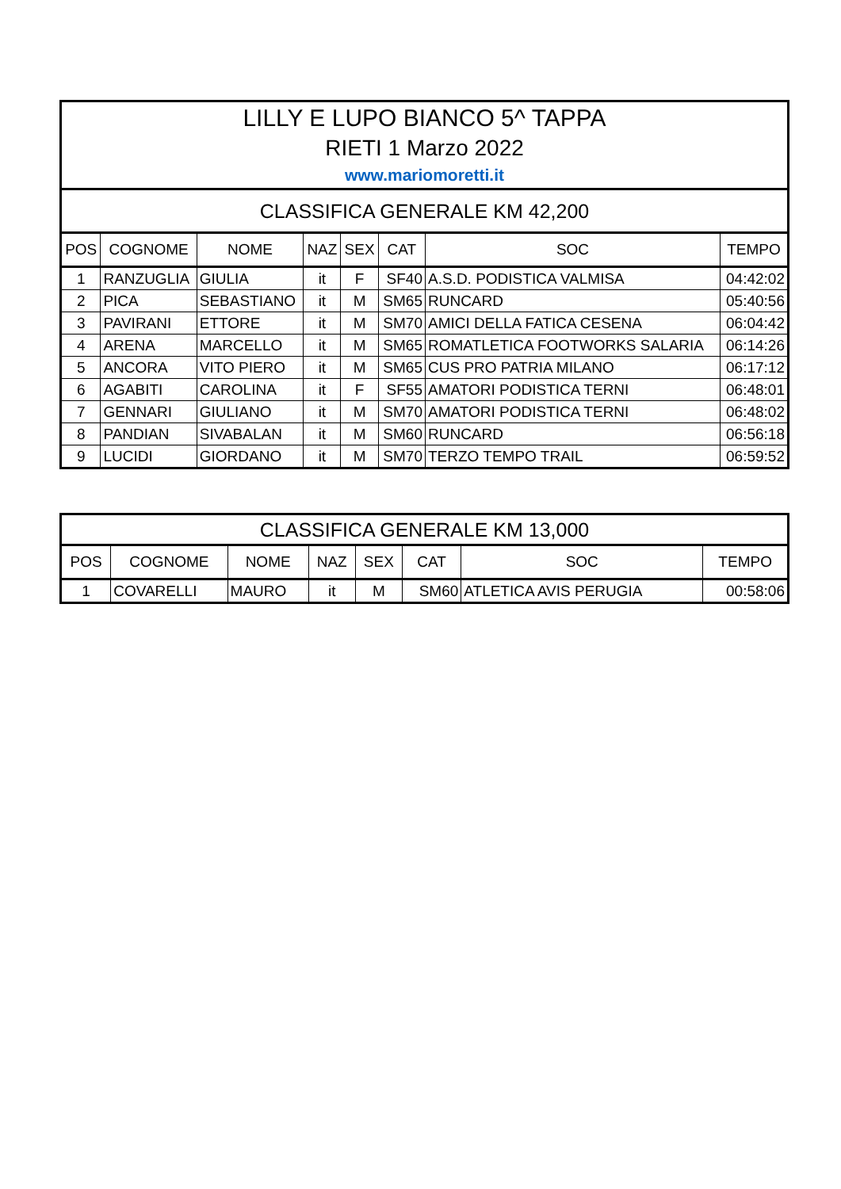| LILLY E LUPO BIANCO 5^ TAPPA | | | | | | | |
| RIETI 1 Marzo 2022 | | | | | | | |
| www.mariomoretti.it | | | | | | | |
| CLASSIFICA GENERALE KM 42,200 | | | | | | | |
| POS | COGNOME | NOME | NAZ | SEX | CAT | SOC | TEMPO |
| 1 | RANZUGLIA | GIULIA | it | F | SF40 | A.S.D. PODISTICA VALMISA | 04:42:02 |
| 2 | PICA | SEBASTIANO | it | M | SM65 | RUNCARD | 05:40:56 |
| 3 | PAVIRANI | ETTORE | it | M | SM70 | AMICI DELLA FATICA CESENA | 06:04:42 |
| 4 | ARENA | MARCELLO | it | M | SM65 | ROMATLETICA FOOTWORKS SALARIA | 06:14:26 |
| 5 | ANCORA | VITO PIERO | it | M | SM65 | CUS PRO PATRIA MILANO | 06:17:12 |
| 6 | AGABITI | CAROLINA | it | F | SF55 | AMATORI PODISTICA TERNI | 06:48:01 |
| 7 | GENNARI | GIULIANO | it | M | SM70 | AMATORI PODISTICA TERNI | 06:48:02 |
| 8 | PANDIAN | SIVABALAN | it | M | SM60 | RUNCARD | 06:56:18 |
| 9 | LUCIDI | GIORDANO | it | M | SM70 | TERZO TEMPO TRAIL | 06:59:52 |
| CLASSIFICA GENERALE KM 13,000 | | | | | | | |
| POS | COGNOME | NOME | NAZ | SEX | CAT | SOC | TEMPO |
| 1 | COVARELLI | MAURO | it | M | SM60 | ATLETICA AVIS PERUGIA | 00:58:06 |